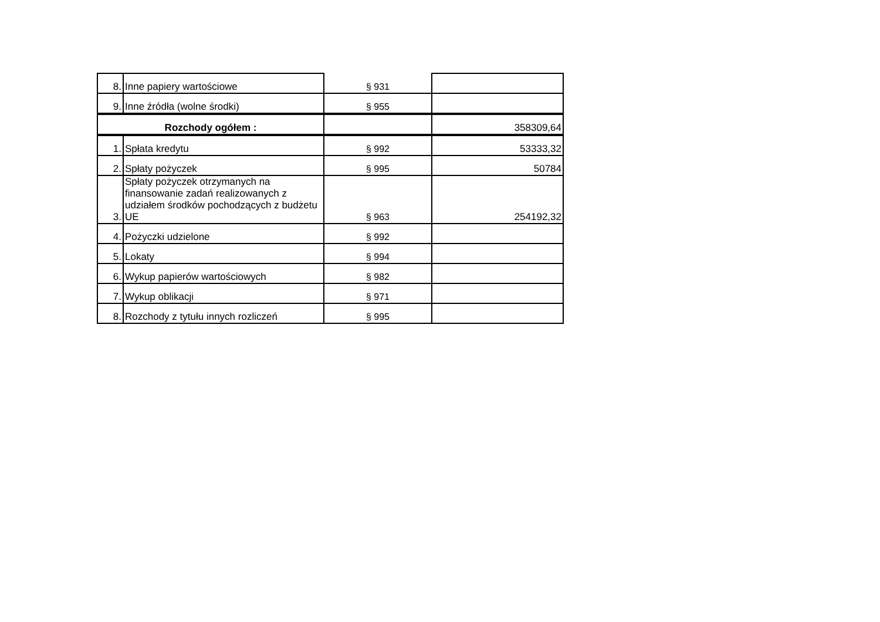| 8. | Inne papiery wartościowe | § 931 | |
| 9. | Inne źródła (wolne środki) | § 955 | |
| Rozchody ogółem : | | | 358309,64 |
| 1. | Spłata kredytu | § 992 | 53333,32 |
| 2. | Spłaty pożyczek | § 995 | 50784 |
| 3. | Spłaty pożyczek otrzymanych na finansowanie zadań realizowanych z udziałem środków pochodzących z budżetu UE | § 963 | 254192,32 |
| 4. | Pożyczki udzielone | § 992 | |
| 5. | Lokaty | § 994 | |
| 6. | Wykup papierów wartościowych | § 982 | |
| 7. | Wykup oblikacji | § 971 | |
| 8. | Rozchody z tytułu innych rozliczeń | § 995 | |